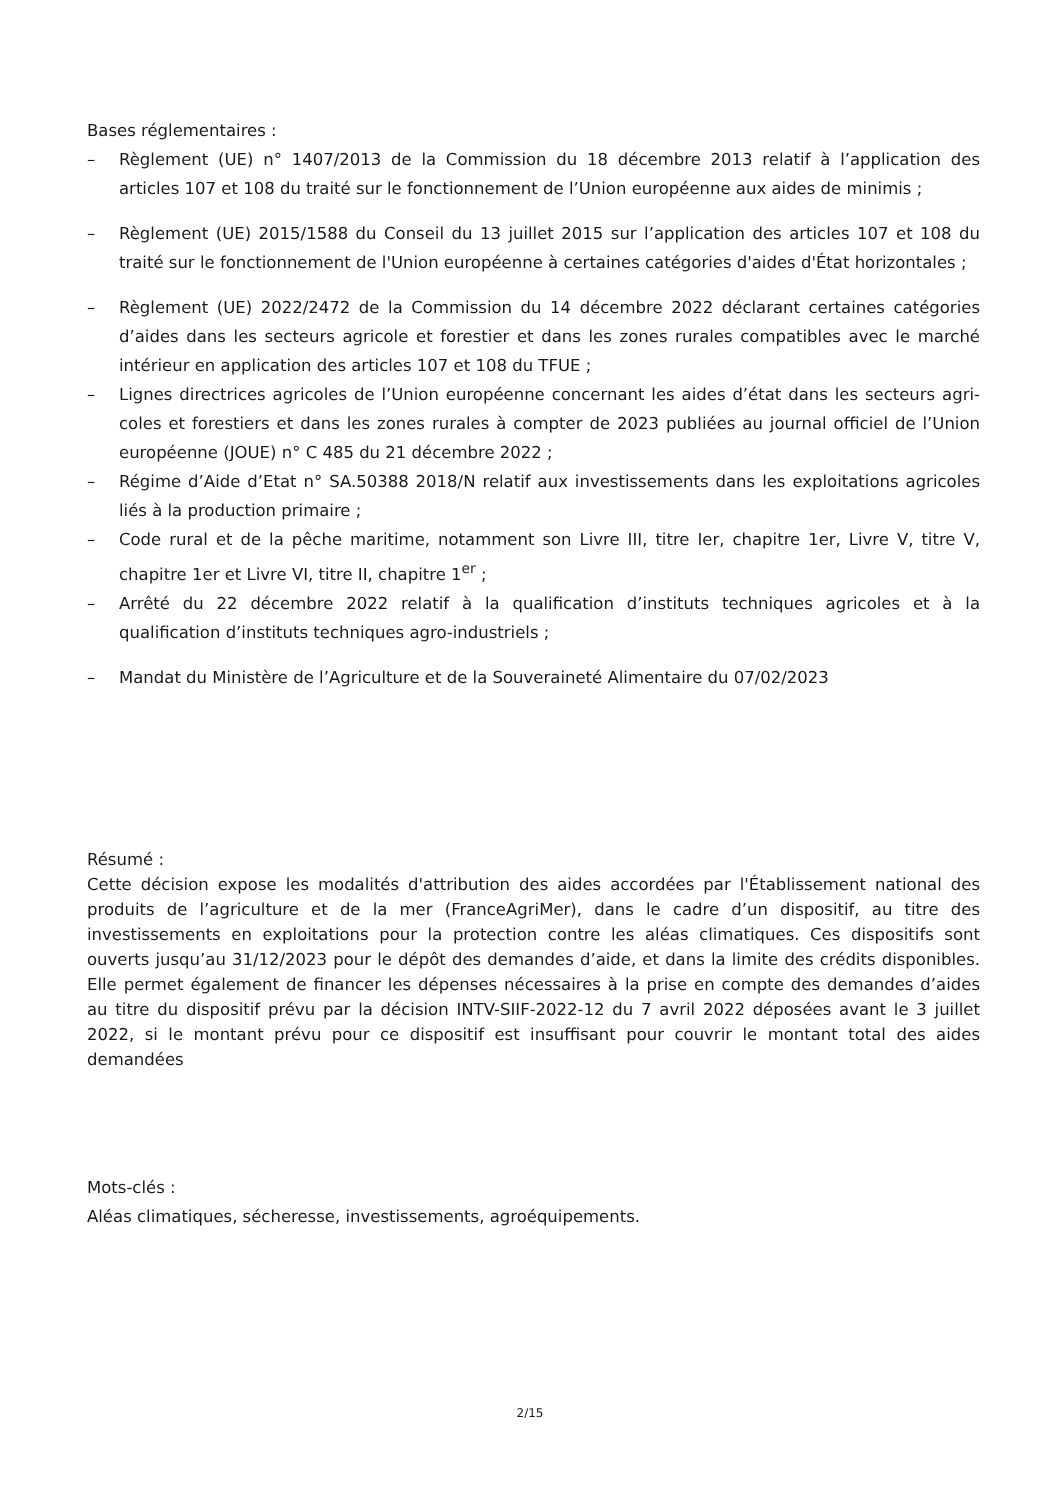Bases réglementaires :
– Règlement (UE) n° 1407/2013 de la Commission du 18 décembre 2013 relatif à l’application des articles 107 et 108 du traité sur le fonctionnement de l’Union européenne aux aides de minimis ;
– Règlement (UE) 2015/1588 du Conseil du 13 juillet 2015 sur l’application des articles 107 et 108 du traité sur le fonctionnement de l'Union européenne à certaines catégories d'aides d'État horizontales ;
– Règlement (UE) 2022/2472 de la Commission du 14 décembre 2022 déclarant certaines catégories d’aides dans les secteurs agricole et forestier et dans les zones rurales compatibles avec le marché intérieur en application des articles 107 et 108 du TFUE ;
– Lignes directrices agricoles de l’Union européenne concernant les aides d’état dans les secteurs agri-coles et forestiers et dans les zones rurales à compter de 2023 publiées au journal officiel de l’Union européenne (JOUE) n° C 485 du 21 décembre 2022 ;
– Régime d’Aide d’Etat n° SA.50388 2018/N relatif aux investissements dans les exploitations agricoles liés à la production primaire ;
– Code rural et de la pêche maritime, notamment son Livre III, titre Ier, chapitre 1er, Livre V, titre V, chapitre 1er et Livre VI, titre II, chapitre 1<sup>er</sup> ;
– Arrêté du 22 décembre 2022 relatif à la qualification d’instituts techniques agricoles et à la qualification d’instituts techniques agro-industriels ;
– Mandat du Ministère de l’Agriculture et de la Souveraineté Alimentaire du 07/02/2023
Résumé :
Cette décision expose les modalités d'attribution des aides accordées par l'Établissement national des produits de l’agriculture et de la mer (FranceAgriMer), dans le cadre d’un dispositif, au titre des investissements en exploitations pour la protection contre les aléas climatiques. Ces dispositifs sont ouverts jusqu’au 31/12/2023 pour le dépôt des demandes d’aide, et dans la limite des crédits disponibles. Elle permet également de financer les dépenses nécessaires à la prise en compte des demandes d’aides au titre du dispositif prévu par la décision INTV-SIIF-2022-12 du 7 avril 2022 déposées avant le 3 juillet 2022, si le montant prévu pour ce dispositif est insuffisant pour couvrir le montant total des aides demandées
Mots-clés :
Aléas climatiques, sécheresse, investissements, agroéquipements.
2/15